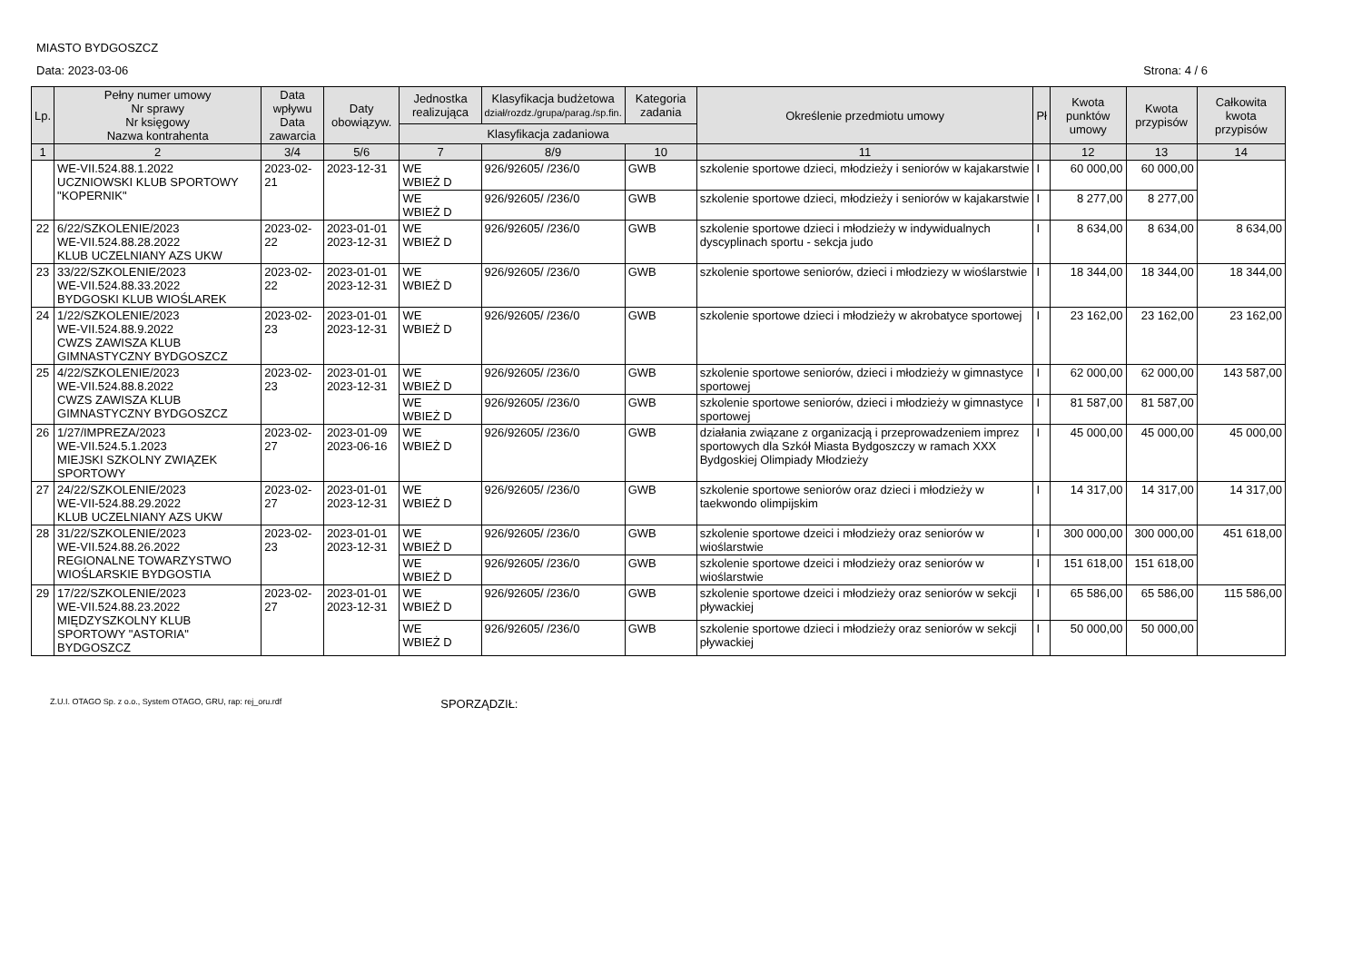MIASTO BYDGOSZCZ
Data: 2023-03-06 Strona: 4 / 6
| Lp. | Pełny numer umowy Nr sprawy Nr księgowy Nazwa kontrahenta | Data wpływu Data zawarcia | Daty obowiązyw. | Jednostka realizująca | Klasyfikacja budżetowa dział/rozdz./grupa/parag./sp.fin. | Kategoria zadania | Określenie przedmiotu umowy | Pł | Kwota punktów umowy | Kwota przypisów | Całkowita kwota przypisów |
| --- | --- | --- | --- | --- | --- | --- | --- | --- | --- | --- | --- |
| | | | | Klasyfikacja zadaniowa | | | | | | | |
| 1 | 2 | 3/4 | 5/6 | 7 | 8/9 | 10 | 11 | | 12 | 13 | 14 |
| | WE-VII.524.88.1.2022 UCZNIOWSKI KLUB SPORTOWY "KOPERNIK" | 2023-02-21 | 2023-12-31 | WE WBIEŻ D | 926/92605/ /236/0 | GWB | szkolenie sportowe dzieci, młodzieży i seniorów w kajakarstwie | I | 60 000,00 | 60 000,00 | |
| | | | | WE WBIEŻ D | 926/92605/ /236/0 | GWB | szkolenie sportowe dzieci, młodzieży i seniorów w kajakarstwie | I | 8 277,00 | 8 277,00 | |
| 22 | 6/22/SZKOLENIE/2023 WE-VII.524.88.28.2022 KLUB UCZELNIANY AZS UKW | 2023-02-22 | 2023-01-01 2023-12-31 | WE WBIEŻ D | 926/92605/ /236/0 | GWB | szkolenie sportowe dzieci i młodzieży w indywidualnych dyscyplinach sportu - sekcja judo | I | 8 634,00 | 8 634,00 | 8 634,00 |
| 23 | 33/22/SZKOLENIE/2023 WE-VII.524.88.33.2022 BYDGOSKI KLUB WIOŚLAREK | 2023-02-22 | 2023-01-01 2023-12-31 | WE WBIEŻ D | 926/92605/ /236/0 | GWB | szkolenie sportowe seniorów, dzieci i młodziezy w wioślarstwie | I | 18 344,00 | 18 344,00 | 18 344,00 |
| 24 | 1/22/SZKOLENIE/2023 WE-VII.524.88.9.2022 CWZS ZAWISZA KLUB GIMNASTYCZNY BYDGOSZCZ | 2023-02-23 | 2023-01-01 2023-12-31 | WE WBIEŻ D | 926/92605/ /236/0 | GWB | szkolenie sportowe dzieci i młodzieży w akrobatyce sportowej | I | 23 162,00 | 23 162,00 | 23 162,00 |
| 25 | 4/22/SZKOLENIE/2023 WE-VII.524.88.8.2022 CWZS ZAWISZA KLUB GIMNASTYCZNY BYDGOSZCZ | 2023-02-23 | 2023-01-01 2023-12-31 | WE WBIEŻ D | 926/92605/ /236/0 | GWB | szkolenie sportowe seniorów, dzieci i młodzieży w gimnastyce sportowej | I | 62 000,00 | 62 000,00 | 143 587,00 |
| | | | | WE WBIEŻ D | 926/92605/ /236/0 | GWB | szkolenie sportowe seniorów, dzieci i młodzieży w gimnastyce sportowej | I | 81 587,00 | 81 587,00 | |
| 26 | 1/27/IMPREZA/2023 WE-VII.524.5.1.2023 MIEJSKI SZKOLNY ZWIĄZEK SPORTOWY | 2023-02-27 | 2023-01-09 2023-06-16 | WE WBIEŻ D | 926/92605/ /236/0 | GWB | działania związane z organizacją i przeprowadzeniem imprez sportowych dla Szkół Miasta Bydgoszczy w ramach XXX Bydgoskiej Olimpiady Młodzieży | I | 45 000,00 | 45 000,00 | 45 000,00 |
| 27 | 24/22/SZKOLENIE/2023 WE-VII-524.88.29.2022 KLUB UCZELNIANY AZS UKW | 2023-02-27 | 2023-01-01 2023-12-31 | WE WBIEŻ D | 926/92605/ /236/0 | GWB | szkolenie sportowe seniorów oraz dzieci i młodzieży w taekwondo olimpijskim | I | 14 317,00 | 14 317,00 | 14 317,00 |
| 28 | 31/22/SZKOLENIE/2023 WE-VII.524.88.26.2022 REGIONALNE TOWARZYSTWO WIOŚLARSKIE BYDGOSTIA | 2023-02-23 | 2023-01-01 2023-12-31 | WE WBIEŻ D | 926/92605/ /236/0 | GWB | szkolenie sportowe dzeici i młodzieży oraz seniorów w wioślarstwie | I | 300 000,00 | 300 000,00 | 451 618,00 |
| | | | | WE WBIEŻ D | 926/92605/ /236/0 | GWB | szkolenie sportowe dzeici i młodzieży oraz seniorów w wioślarstwie | I | 151 618,00 | 151 618,00 | |
| 29 | 17/22/SZKOLENIE/2023 WE-VII.524.88.23.2022 MIĘDZYSZKOLNY KLUB SPORTOWY "ASTORIA" BYDGOSZCZ | 2023-02-27 | 2023-01-01 2023-12-31 | WE WBIEŻ D | 926/92605/ /236/0 | GWB | szkolenie sportowe dzeici i młodzieży oraz seniorów w sekcji pływackiej | I | 65 586,00 | 65 586,00 | 115 586,00 |
| | | | | WE WBIEŻ D | 926/92605/ /236/0 | GWB | szkolenie sportowe dzieci i młodzieży oraz seniorów w sekcji pływackiej | I | 50 000,00 | 50 000,00 | |
Z.U.I. OTAGO Sp. z o.o., System OTAGO, GRU, rap: rej_oru.rdf SPORZĄDZIŁ: